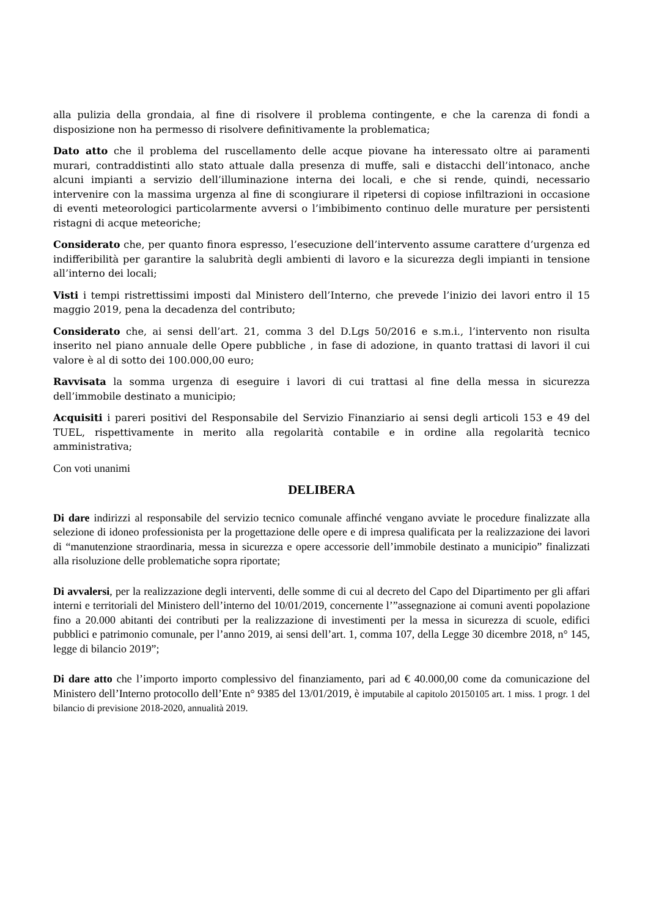alla pulizia della grondaia, al fine di risolvere il problema contingente, e che la carenza di fondi a disposizione non ha permesso di risolvere definitivamente la problematica;
Dato atto che il problema del ruscellamento delle acque piovane ha interessato oltre ai paramenti murari, contraddistinti allo stato attuale dalla presenza di muffe, sali e distacchi dell’intonaco, anche alcuni impianti a servizio dell’illuminazione interna dei locali, e che si rende, quindi, necessario intervenire con la massima urgenza al fine di scongiurare il ripetersi di copiose infiltrazioni in occasione di eventi meteorologici particolarmente avversi o l’imbibimento continuo delle murature per persistenti ristagni di acque meteoriche;
Considerato che, per quanto finora espresso, l’esecuzione dell’intervento assume carattere d’urgenza ed indifferibilità per garantire la salubrità degli ambienti di lavoro e la sicurezza degli impianti in tensione all’interno dei locali;
Visti i tempi ristrettissimi imposti dal Ministero dell’Interno, che prevede l’inizio dei lavori entro il 15 maggio 2019, pena la decadenza del contributo;
Considerato che, ai sensi dell’art. 21, comma 3 del D.Lgs 50/2016 e s.m.i., l’intervento non risulta inserito nel piano annuale delle Opere pubbliche , in fase di adozione, in quanto trattasi di lavori il cui valore è al di sotto dei 100.000,00 euro;
Ravvisata la somma urgenza di eseguire i lavori di cui trattasi al fine della messa in sicurezza dell’immobile destinato a municipio;
Acquisiti i pareri positivi del Responsabile del Servizio Finanziario ai sensi degli articoli 153 e 49 del TUEL, rispettivamente in merito alla regolarità contabile e in ordine alla regolarità tecnico amministrativa;
Con voti unanimi
DELIBERA
Di dare indirizzi al responsabile del servizio tecnico comunale affinché vengano avviate le procedure finalizzate alla selezione di idoneo professionista per la progettazione delle opere e di impresa qualificata per la realizzazione dei lavori di “manutenzione straordinaria, messa in sicurezza e opere accessorie dell’immobile destinato a municipio” finalizzati alla risoluzione delle problematiche sopra riportate;
Di avvalersi, per la realizzazione degli interventi, delle somme di cui al decreto del Capo del Dipartimento per gli affari interni e territoriali del Ministero dell’interno del 10/01/2019, concernente l’”assegnazione ai comuni aventi popolazione fino a 20.000 abitanti dei contributi per la realizzazione di investimenti per la messa in sicurezza di scuole, edifici pubblici e patrimonio comunale, per l’anno 2019, ai sensi dell’art. 1, comma 107, della Legge 30 dicembre 2018, n° 145, legge di bilancio 2019”;
Di dare atto che l’importo importo complessivo del finanziamento, pari ad € 40.000,00 come da comunicazione del Ministero dell’Interno protocollo dell’Ente n° 9385 del 13/01/2019, è imputabile al capitolo 20150105 art. 1 miss. 1 progr. 1 del bilancio di previsione 2018-2020, annualità 2019.